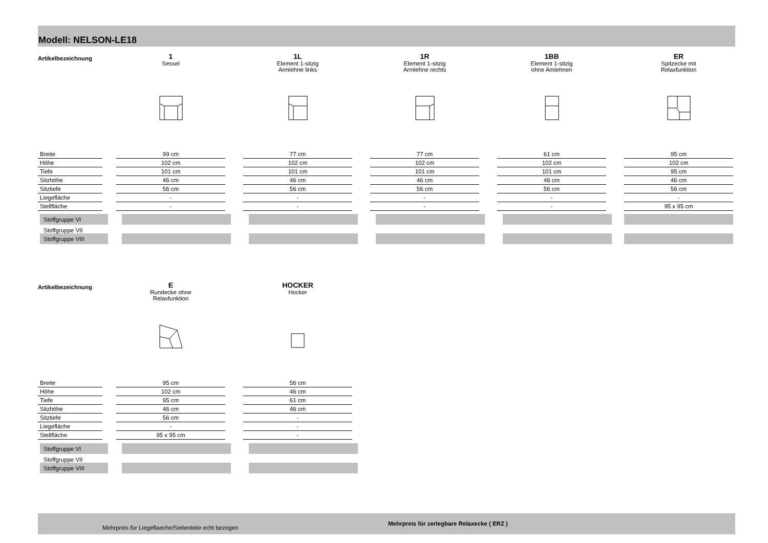Modell: NELSON-LE18
| Artikelbezeichnung | | 1 Sessel | | 1L Element 1-sitzig Armlehne links | | 1R Element 1-sitzig Armlehne rechts | | 1BB Element 1-sitzig ohne Amlehnen | | ER Spitzecke mit Relaxfunktion |
| Breite | | 99 cm | | 77 cm | | 77 cm | | 61 cm | | 95 cm |
| Höhe | | 102 cm | | 102 cm | | 102 cm | | 102 cm | | 102 cm |
| Tiefe | | 101 cm | | 101 cm | | 101 cm | | 101 cm | | 95 cm |
| Sitzhöhe | | 46 cm | | 46 cm | | 46 cm | | 46 cm | | 46 cm |
| Sitztiefe | | 56 cm | | 56 cm | | 56 cm | | 56 cm | | 56 cm |
| Liegefläche | | - | | - | | - | | - | | - |
| Stellfläche | | - | | - | | - | | - | | 95 x 95 cm |
| Stoffgruppe VI | | | | | | | | | | |
| Stoffgruppe VII | | | | | | | | | | |
| Stoffgruppe VIII | | | | | | | | | | |
| Artikelbezeichnung | | E Rundecke ohne Relaxfunktion | | HOCKER Hocker |
| Breite | | 95 cm | | 56 cm |
| Höhe | | 102 cm | | 46 cm |
| Tiefe | | 95 cm | | 61 cm |
| Sitzhöhe | | 46 cm | | 46 cm |
| Sitztiefe | | 56 cm | | - |
| Liegefläche | | - | | - |
| Stellfläche | | 95 x 95 cm | | - |
| Stoffgruppe VI | | | | |
| Stoffgruppe VII | | | | |
| Stoffgruppe VIII | | | | |
Mehrpreis für Liegeflaeche/Seitenteile echt bezogen
Mehrpreis für zerlegbare Relaxecke ( ERZ )